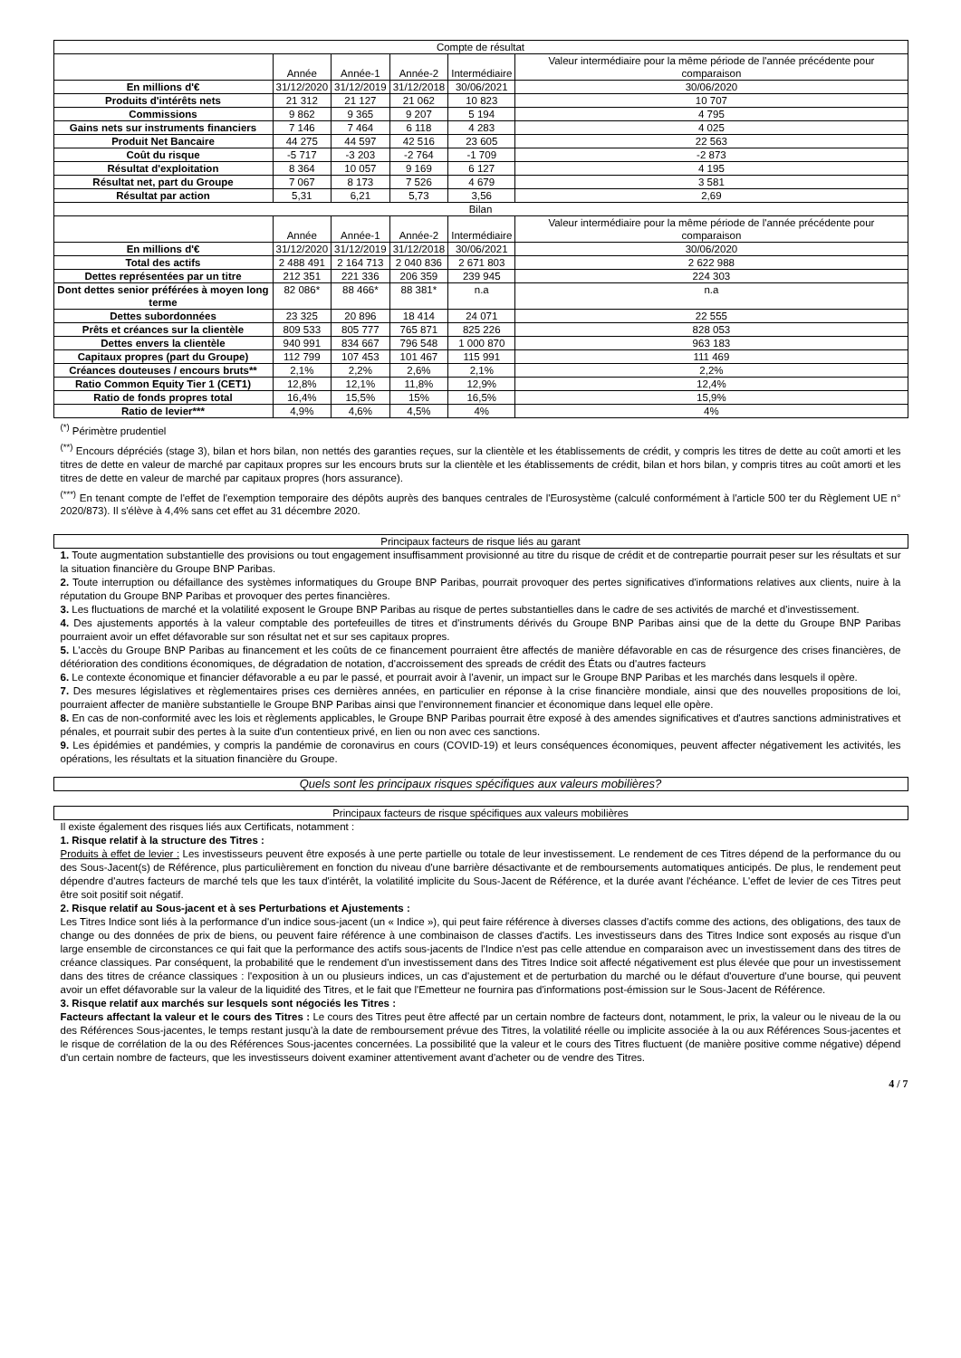| Compte de résultat | | | | | |
| --- | --- | --- | --- | --- | --- |
| | Année | Année-1 | Année-2 | Intermédiaire | Valeur intermédiaire pour la même période de l'année précédente pour comparaison |
| En millions d'€ | 31/12/2020 | 31/12/2019 | 31/12/2018 | 30/06/2021 | 30/06/2020 |
| Produits d'intérêts nets | 21 312 | 21 127 | 21 062 | 10 823 | 10 707 |
| Commissions | 9 862 | 9 365 | 9 207 | 5 194 | 4 795 |
| Gains nets sur instruments financiers | 7 146 | 7 464 | 6 118 | 4 283 | 4 025 |
| Produit Net Bancaire | 44 275 | 44 597 | 42 516 | 23 605 | 22 563 |
| Coût du risque | -5 717 | -3 203 | -2 764 | -1 709 | -2 873 |
| Résultat d'exploitation | 8 364 | 10 057 | 9 169 | 6 127 | 4 195 |
| Résultat net, part du Groupe | 7 067 | 8 173 | 7 526 | 4 679 | 3 581 |
| Résultat par action | 5,31 | 6,21 | 5,73 | 3,56 | 2,69 |
| Bilan | | | | | |
| | Année | Année-1 | Année-2 | Intermédiaire | Valeur intermédiaire pour la même période de l'année précédente pour comparaison |
| En millions d'€ | 31/12/2020 | 31/12/2019 | 31/12/2018 | 30/06/2021 | 30/06/2020 |
| Total des actifs | 2 488 491 | 2 164 713 | 2 040 836 | 2 671 803 | 2 622 988 |
| Dettes représentées par un titre | 212 351 | 221 336 | 206 359 | 239 945 | 224 303 |
| Dont dettes senior préférées à moyen long terme | 82 086* | 88 466* | 88 381* | n.a | n.a |
| Dettes subordonnées | 23 325 | 20 896 | 18 414 | 24 071 | 22 555 |
| Prêts et créances sur la clientèle | 809 533 | 805 777 | 765 871 | 825 226 | 828 053 |
| Dettes envers la clientèle | 940 991 | 834 667 | 796 548 | 1 000 870 | 963 183 |
| Capitaux propres (part du Groupe) | 112 799 | 107 453 | 101 467 | 115 991 | 111 469 |
| Créances douteuses / encours bruts** | 2,1% | 2,2% | 2,6% | 2,1% | 2,2% |
| Ratio Common Equity Tier 1 (CET1) | 12,8% | 12,1% | 11,8% | 12,9% | 12,4% |
| Ratio de fonds propres total | 16,4% | 15,5% | 15% | 16,5% | 15,9% |
| Ratio de levier*** | 4,9% | 4,6% | 4,5% | 4% | 4% |
<sup>(*)</sup> Périmètre prudentiel
<sup>(**)</sup> Encours dépréciés (stage 3), bilan et hors bilan, non nettés des garanties reçues, sur la clientèle et les établissements de crédit, y compris les titres de dette au coût amorti et les titres de dette en valeur de marché par capitaux propres sur les encours bruts sur la clientèle et les établissements de crédit, bilan et hors bilan, y compris titres au coût amorti et les titres de dette en valeur de marché par capitaux propres (hors assurance).
<sup>(***)</sup> En tenant compte de l'effet de l'exemption temporaire des dépôts auprès des banques centrales de l'Eurosystème (calculé conformément à l'article 500 ter du Règlement UE n° 2020/873). Il s'élève à 4,4% sans cet effet au 31 décembre 2020.
Principaux facteurs de risque liés au garant
1. Toute augmentation substantielle des provisions ou tout engagement insuffisamment provisionné au titre du risque de crédit et de contrepartie pourrait peser sur les résultats et sur la situation financière du Groupe BNP Paribas.
2. Toute interruption ou défaillance des systèmes informatiques du Groupe BNP Paribas, pourrait provoquer des pertes significatives d'informations relatives aux clients, nuire à la réputation du Groupe BNP Paribas et provoquer des pertes financières.
3. Les fluctuations de marché et la volatilité exposent le Groupe BNP Paribas au risque de pertes substantielles dans le cadre de ses activités de marché et d'investissement.
4. Des ajustements apportés à la valeur comptable des portefeuilles de titres et d'instruments dérivés du Groupe BNP Paribas ainsi que de la dette du Groupe BNP Paribas pourraient avoir un effet défavorable sur son résultat net et sur ses capitaux propres.
5. L'accès du Groupe BNP Paribas au financement et les coûts de ce financement pourraient être affectés de manière défavorable en cas de résurgence des crises financières, de détérioration des conditions économiques, de dégradation de notation, d'accroissement des spreads de crédit des États ou d'autres facteurs
6. Le contexte économique et financier défavorable a eu par le passé, et pourrait avoir à l'avenir, un impact sur le Groupe BNP Paribas et les marchés dans lesquels il opère.
7. Des mesures législatives et règlementaires prises ces dernières années, en particulier en réponse à la crise financière mondiale, ainsi que des nouvelles propositions de loi, pourraient affecter de manière substantielle le Groupe BNP Paribas ainsi que l'environnement financier et économique dans lequel elle opère.
8. En cas de non-conformité avec les lois et règlements applicables, le Groupe BNP Paribas pourrait être exposé à des amendes significatives et d'autres sanctions administratives et pénales, et pourrait subir des pertes à la suite d'un contentieux privé, en lien ou non avec ces sanctions.
9. Les épidémies et pandémies, y compris la pandémie de coronavirus en cours (COVID-19) et leurs conséquences économiques, peuvent affecter négativement les activités, les opérations, les résultats et la situation financière du Groupe.
Quels sont les principaux risques spécifiques aux valeurs mobilières?
Principaux facteurs de risque spécifiques aux valeurs mobilières
Il existe également des risques liés aux Certificats, notamment :
1. Risque relatif à la structure des Titres :
Produits à effet de levier : Les investisseurs peuvent être exposés à une perte partielle ou totale de leur investissement. Le rendement de ces Titres dépend de la performance du ou des Sous-Jacent(s) de Référence, plus particulièrement en fonction du niveau d'une barrière désactivante et de remboursements automatiques anticipés. De plus, le rendement peut dépendre d'autres facteurs de marché tels que les taux d'intérêt, la volatilité implicite du Sous-Jacent de Référence, et la durée avant l'échéance. L'effet de levier de ces Titres peut être soit positif soit négatif.
2. Risque relatif au Sous-jacent et à ses Perturbations et Ajustements :
Les Titres Indice sont liés à la performance d'un indice sous-jacent (un « Indice »), qui peut faire référence à diverses classes d'actifs comme des actions, des obligations, des taux de change ou des données de prix de biens, ou peuvent faire référence à une combinaison de classes d'actifs. Les investisseurs dans des Titres Indice sont exposés au risque d'un large ensemble de circonstances ce qui fait que la performance des actifs sous-jacents de l'Indice n'est pas celle attendue en comparaison avec un investissement dans des titres de créance classiques. Par conséquent, la probabilité que le rendement d'un investissement dans des Titres Indice soit affecté négativement est plus élevée que pour un investissement dans des titres de créance classiques : l'exposition à un ou plusieurs indices, un cas d'ajustement et de perturbation du marché ou le défaut d'ouverture d'une bourse, qui peuvent avoir un effet défavorable sur la valeur de la liquidité des Titres, et le fait que l'Emetteur ne fournira pas d'informations post-émission sur le Sous-Jacent de Référence.
3. Risque relatif aux marchés sur lesquels sont négociés les Titres :
Facteurs affectant la valeur et le cours des Titres : Le cours des Titres peut être affecté par un certain nombre de facteurs dont, notamment, le prix, la valeur ou le niveau de la ou des Références Sous-jacentes, le temps restant jusqu'à la date de remboursement prévue des Titres, la volatilité réelle ou implicite associée à la ou aux Références Sous-jacentes et le risque de corrélation de la ou des Références Sous-jacentes concernées. La possibilité que la valeur et le cours des Titres fluctuent (de manière positive comme négative) dépend d'un certain nombre de facteurs, que les investisseurs doivent examiner attentivement avant d'acheter ou de vendre des Titres.
4 / 7